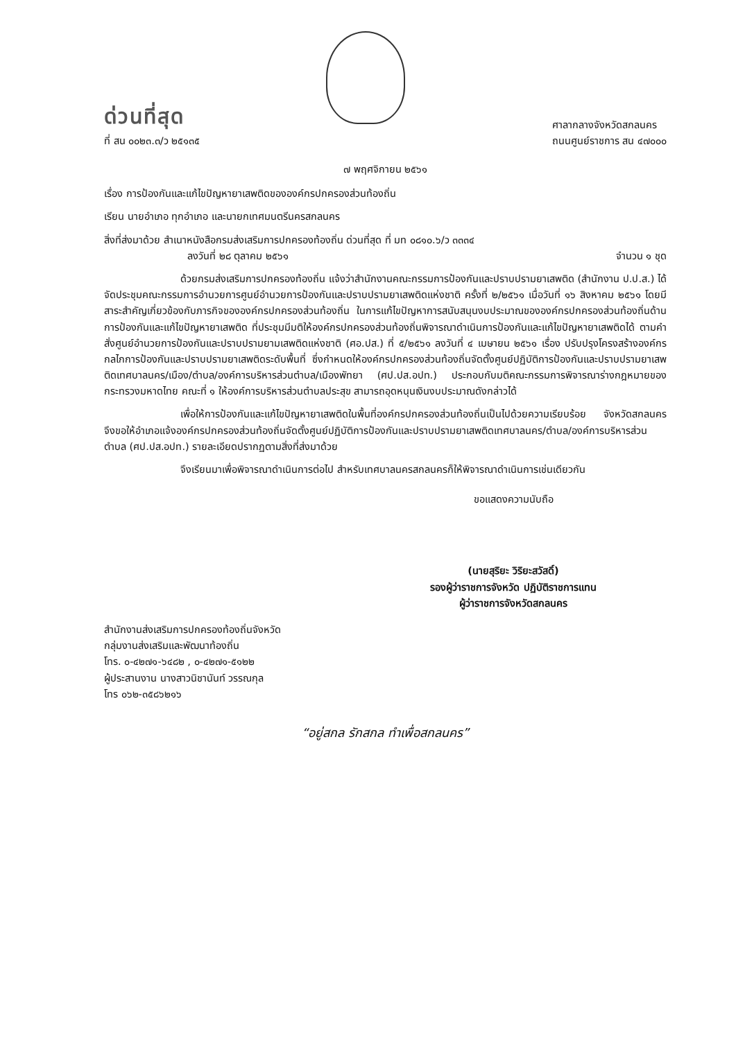ด่วนที่สุด
ที่ สน ๐๐๒๓.๓/ว ๒๕๑๓๕
ศาลากลางจังหวัดสกลนคร
ถนนศูนย์ราชการ สน ๔๗๐๐๐
๗ พฤศจิกายน ๒๕๖๑
เรื่อง การป้องกันและแก้ไขปัญหายาเสพติดขององค์กรปกครองส่วนท้องถิ่น
เรียน นายอำเภอ ทุกอำเภอ และนายกเทศมนตรีนครสกลนคร
สิ่งที่ส่งมาด้วย สำเนาหนังสือกรมส่งเสริมการปกครองท้องถิ่น ด่วนที่สุด ที่ มท ๐๘๑๐.๖/ว ๓๓๓๔
ลงวันที่ ๒๘ ตุลาคม ๒๕๖๑ จำนวน ๑ ชุด
ด้วยกรมส่งเสริมการปกครองท้องถิ่น แจ้งว่าสำนักงานคณะกรรมการป้องกันและปราบปรามยาเสพติด (สำนักงาน ป.ป.ส.) ได้จัดประชุมคณะกรรมการอำนวยการศูนย์อำนวยการป้องกันและปราบปรามยาเสพติดแห่งชาติ ครั้งที่ ๒/๒๕๖๑ เมื่อวันที่ ๑๖ สิงหาคม ๒๕๖๑ โดยมีสาระสำคัญเกี่ยวข้องกับภารกิจขององค์กรปกครองส่วนท้องถิ่น ในการแก้ไขปัญหาการสนับสนุนงบประมาณขององค์กรปกครองส่วนท้องถิ่นด้านการป้องกันและแก้ไขปัญหายาเสพติด ที่ประชุมมีมติให้องค์กรปกครองส่วนท้องถิ่นพิจารณาดำเนินการป้องกันและแก้ไขปัญหายาเสพติดได้ ตามคำสั่งศูนย์อำนวยการป้องกันและปราบปรามยามเสพติดแห่งชาติ (ศอ.ปส.) ที่ ๕/๒๕๖๑ ลงวันที่ ๔ เมษายน ๒๕๖๑ เรื่อง ปรับปรุงโครงสร้างองค์กรกลไกการป้องกันและปราบปรามยาเสพติดระดับพื้นที่ ซึ่งกำหนดให้องค์กรปกครองส่วนท้องถิ่นจัดตั้งศูนย์ปฏิบัติการป้องกันและปราบปรามยาเสพติดเทศบาลนคร/เมือง/ตำบล/องค์การบริหารส่วนตำบล/เมืองพัทยา (ศป.ปส.อปท.) ประกอบกับมติคณะกรรมการพิจารณาร่างกฎหมายของกระทรวงมหาดไทย คณะที่ ๑ ให้องค์การบริหารส่วนตำบลประสุข สามารถอุดหนุนเงินงบประมาณดังกล่าวได้
เพื่อให้การป้องกันและแก้ไขปัญหายาเสพติดในพื้นที่องค์กรปกครองส่วนท้องถิ่นเป็นไปด้วยความเรียบร้อย จังหวัดสกลนคร จึงขอให้อำเภอแจ้งองค์กรปกครองส่วนท้องถิ่นจัดตั้งศูนย์ปฏิบัติการป้องกันและปราบปรามยาเสพติดเทศบาลนคร/ตำบล/องค์การบริหารส่วนตำบล (ศป.ปส.อปท.) รายละเอียดปรากฏตามสิ่งที่ส่งมาด้วย
จึงเรียนมาเพื่อพิจารณาดำเนินการต่อไป สำหรับเทศบาลนครสกลนครก็ให้พิจารณาดำเนินการเช่นเดียวกัน
ขอแสดงความนับถือ
(นายสุริยะ วิริยะสวัสดิ์)
รองผู้ว่าราชการจังหวัด ปฏิบัติราชการแทน
ผู้ว่าราชการจังหวัดสกลนคร
สำนักงานส่งเสริมการปกครองท้องถิ่นจังหวัด
กลุ่มงานส่งเสริมและพัฒนาท้องถิ่น
โทร. ๐-๔๒๗๑-๖๔๘๒ , ๐-๔๒๗๑-๕๑๒๒
ผู้ประสานงาน นางสาวนิชานันท์ วรรณกุล
โทร ๐๖๒-๓๕๘๖๒๑๖
“อยู่สกล รักสกล ทำเพื่อสกลนคร”